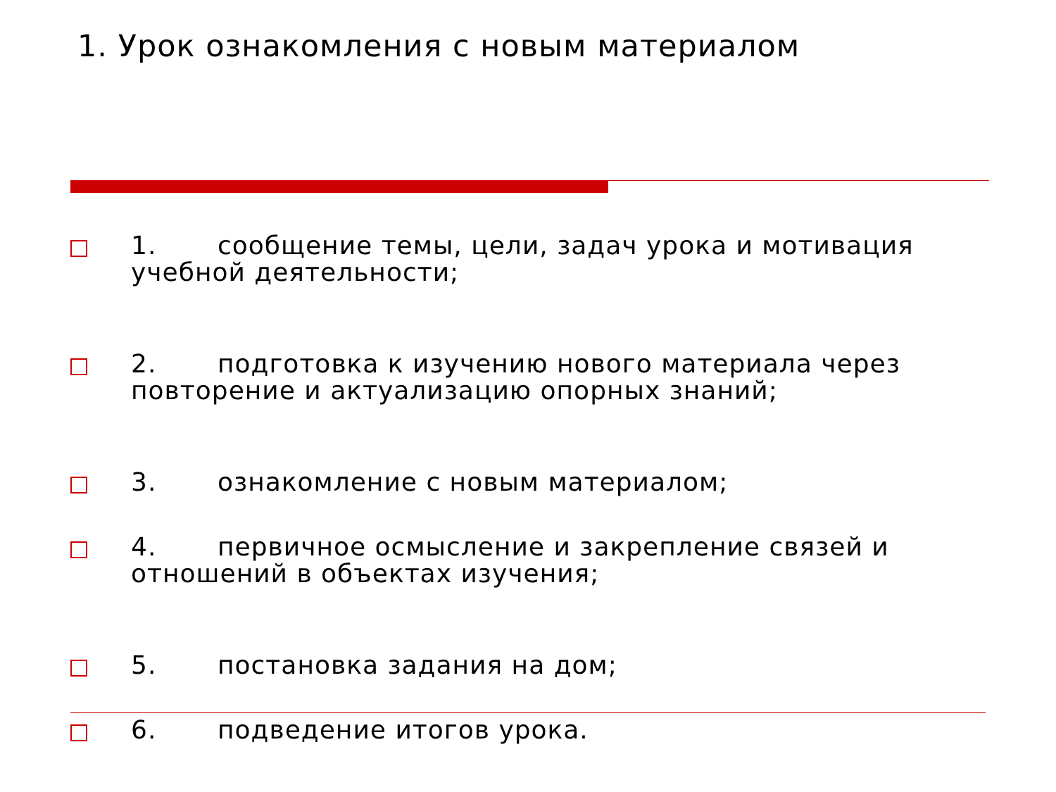1. Урок ознакомления с новым материалом
1. сообщение темы, цели, задач урока и мотивация учебной деятельности;
2. подготовка к изучению нового материала через повторение и актуализацию опорных знаний;
3. ознакомление с новым материалом;
4. первичное осмысление и закрепление связей и отношений в объектах изучения;
5. постановка задания на дом;
6. подведение итогов урока.